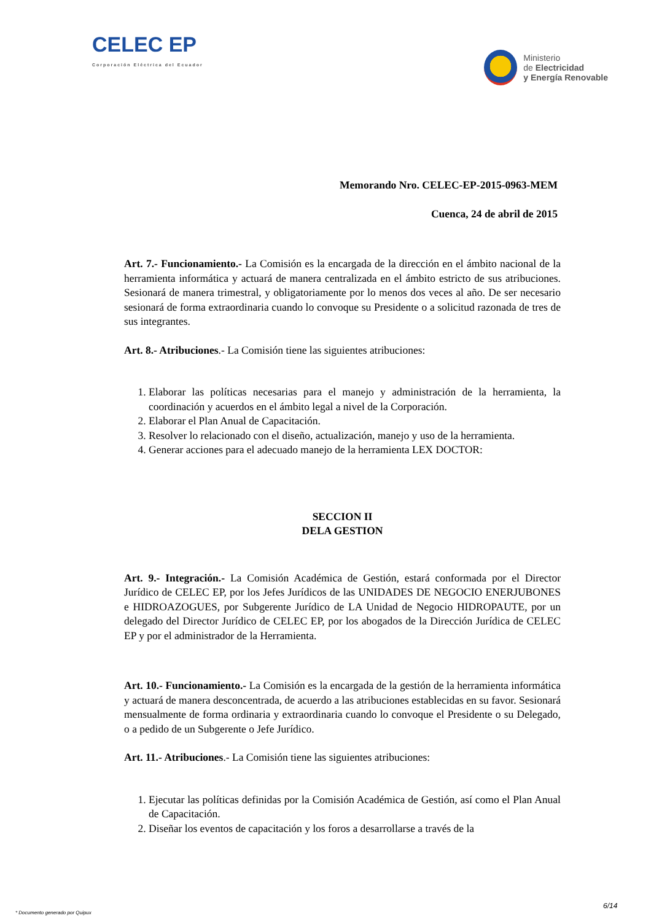CELEC EP
Corporación Eléctrica del Ecuador
Ministerio
de Electricidad
y Energía Renovable
Memorando Nro. CELEC-EP-2015-0963-MEM
Cuenca, 24 de abril de 2015
Art. 7.- Funcionamiento.- La Comisión es la encargada de la dirección en el ámbito nacional de la herramienta informática y actuará de manera centralizada en el ámbito estricto de sus atribuciones. Sesionará de manera trimestral, y obligatoriamente por lo menos dos veces al año. De ser necesario sesionará de forma extraordinaria cuando lo convoque su Presidente o a solicitud razonada de tres de sus integrantes.
Art. 8.- Atribuciones.- La Comisión tiene las siguientes atribuciones:
1. Elaborar las políticas necesarias para el manejo y administración de la herramienta, la coordinación y acuerdos en el ámbito legal a nivel de la Corporación.
2. Elaborar el Plan Anual de Capacitación.
3. Resolver lo relacionado con el diseño, actualización, manejo y uso de la herramienta.
4. Generar acciones para el adecuado manejo de la herramienta LEX DOCTOR:
SECCION II
DELA GESTION
Art. 9.- Integración.- La Comisión Académica de Gestión, estará conformada por el Director Jurídico de CELEC EP, por los Jefes Jurídicos de las UNIDADES DE NEGOCIO ENERJUBONES e HIDROAZOGUES, por Subgerente Jurídico de LA Unidad de Negocio HIDROPAUTE, por un delegado del Director Jurídico de CELEC EP, por los abogados de la Dirección Jurídica de CELEC EP y por el administrador de la Herramienta.
Art. 10.- Funcionamiento.- La Comisión es la encargada de la gestión de la herramienta informática y actuará de manera desconcentrada, de acuerdo a las atribuciones establecidas en su favor. Sesionará mensualmente de forma ordinaria y extraordinaria cuando lo convoque el Presidente o su Delegado, o a pedido de un Subgerente o Jefe Jurídico.
Art. 11.- Atribuciones.- La Comisión tiene las siguientes atribuciones:
1. Ejecutar las políticas definidas por la Comisión Académica de Gestión, así como el Plan Anual de Capacitación.
2. Diseñar los eventos de capacitación y los foros a desarrollarse a través de la
6/14
* Documento generado por Quipux